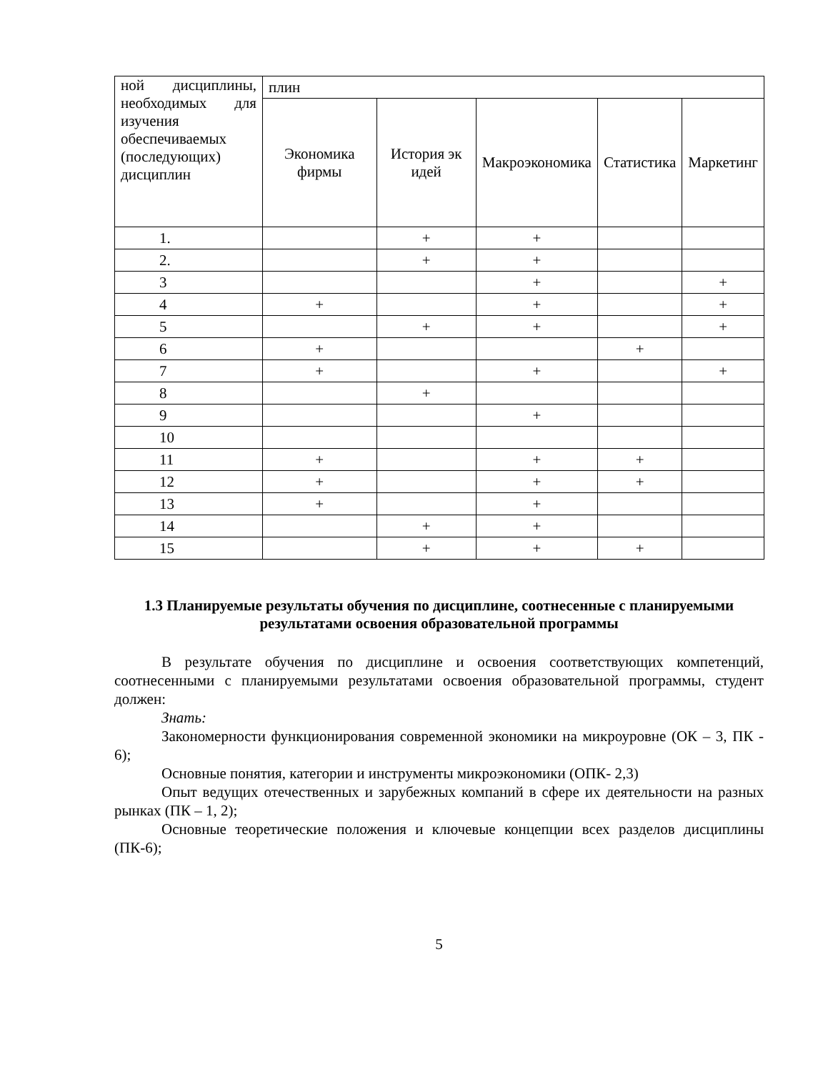| ной дисциплины, необходимых для изучения обеспечиваемых (последующих) дисциплин | плин | | | | |
| | Экономика фирмы | История эк идей | Макроэкономика | Статистика | Маркетинг |
| 1. | | + | + | | |
| 2. | | + | + | | |
| 3 | | | + | | + |
| 4 | + | | + | | + |
| 5 | | + | + | | + |
| 6 | + | | | + | |
| 7 | + | | + | | + |
| 8 | | + | | | |
| 9 | | | + | | |
| 10 | | | | | |
| 11 | + | | + | + | |
| 12 | + | | + | + | |
| 13 | + | | + | | |
| 14 | | + | + | | |
| 15 | | + | + | + | |
1.3 Планируемые результаты обучения по дисциплине, соотнесенные с планируемыми результатами освоения образовательной программы
В результате обучения по дисциплине и освоения соответствующих компетенций, соотнесенными с планируемыми результатами освоения образовательной программы, студент должен:
Знать:
Закономерности функционирования современной экономики на микроуровне (ОК – 3, ПК - 6);
Основные понятия, категории и инструменты микроэкономики (ОПК- 2,3)
Опыт ведущих отечественных и зарубежных компаний в сфере их деятельности на разных рынках (ПК – 1, 2);
Основные теоретические положения и ключевые концепции всех разделов дисциплины (ПК-6);
5